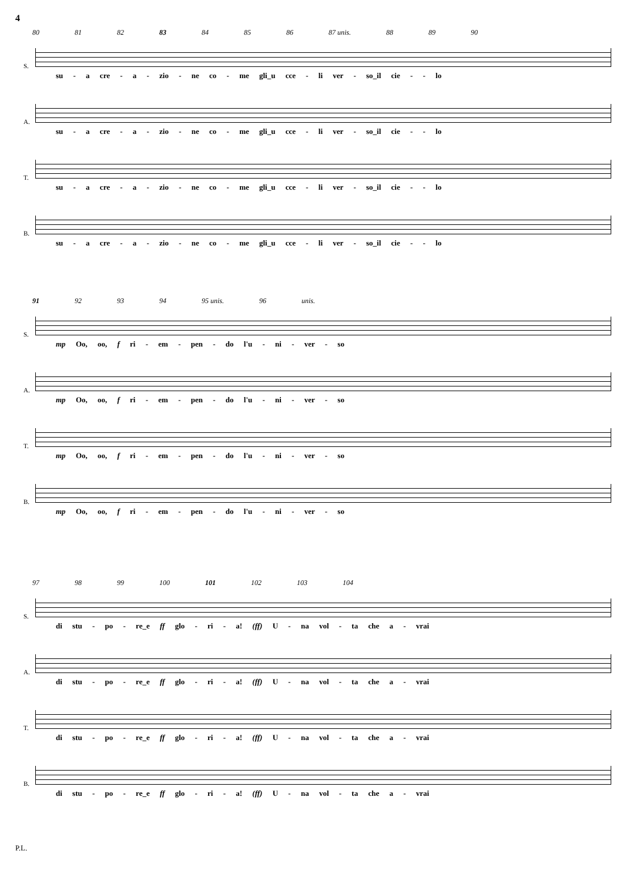4
80 81 82 83 84 85 86 87 unis. 88 89 90
S.
su - a cre - a - zio - ne co - me gli_u cce - li ver - so_il cie - - lo
A.
su - a cre - a - zio - ne co - me gli_u cce - li ver - so_il cie - - lo
T.
su - a cre - a - zio - ne co - me gli_u cce - li ver - so_il cie - - lo
B.
su - a cre - a - zio - ne co - me gli_u cce - li ver - so_il cie - - lo
91 92 93 94 95 unis. 96 unis.
S.
mp Oo, oo, f ri - em - pen - do l'u - ni - ver - so
A.
mp Oo, oo, f ri - em - pen - do l'u - ni - ver - so
T.
mp Oo, oo, f ri - em - pen - do l'u - ni - ver - so
B.
mp Oo, oo, f ri - em - pen - do l'u - ni - ver - so
97 98 99 100 101 102 103 104
S.
di stu - po - re_e ff glo - ri - a! (ff) U - na vol - ta che a - vrai
A.
di stu - po - re_e ff glo - ri - a! (ff) U - na vol - ta che a - vrai
T.
di stu - po - re_e ff glo - ri - a! (ff) U - na vol - ta che a - vrai
B.
di stu - po - re_e ff glo - ri - a! (ff) U - na vol - ta che a - vrai
P.L.